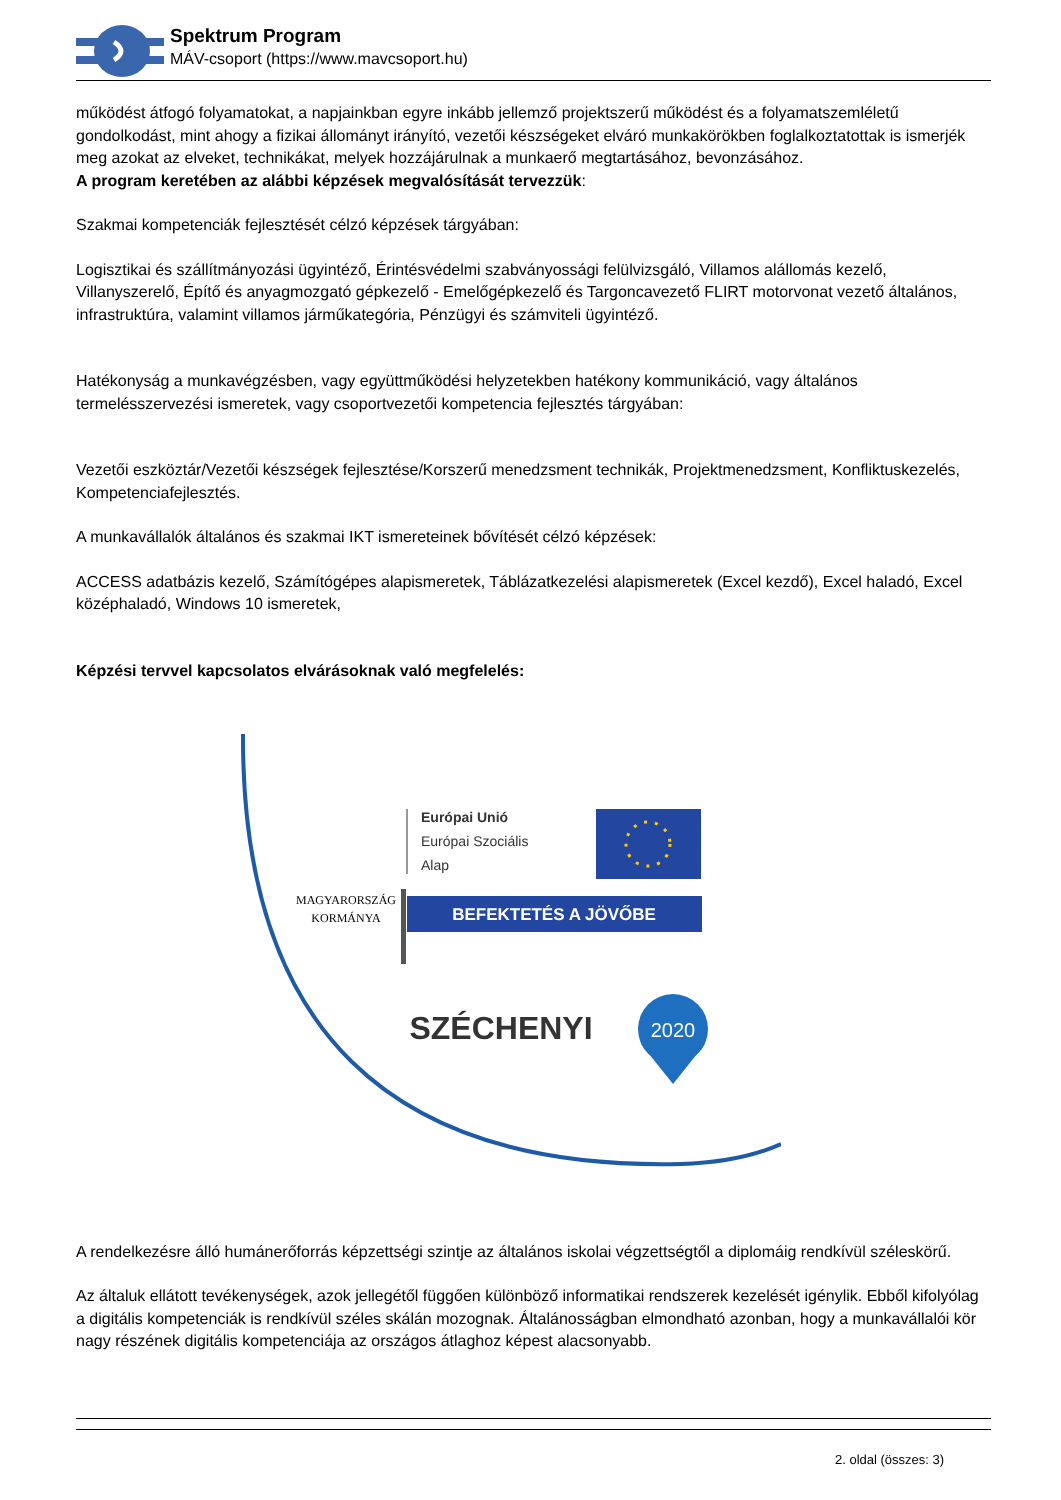Spektrum Program
MÁV-csoport (https://www.mavcsoport.hu)
működést átfogó folyamatokat, a napjainkban egyre inkább jellemző projektszerű működést és a folyamatszemléletű gondolkodást, mint ahogy a fizikai állományt irányító, vezetői készségeket elváró munkakörökben foglalkoztatottak is ismerjék meg azokat az elveket, technikákat, melyek hozzájárulnak a munkaerő megtartásához, bevonzásához.
A program keretében az alábbi képzések megvalósítását tervezzük:
Szakmai kompetenciák fejlesztését célzó képzések tárgyában:
Logisztikai és szállítmányozási ügyintéző, Érintésvédelmi szabványossági felülvizsgáló, Villamos alállomás kezelő, Villanyszerelő, Építő és anyagmozgató gépkezelő - Emelőgépkezelő és Targoncavezető FLIRT motorvonat vezető általános, infrastruktúra, valamint villamos járműkategória, Pénzügyi és számviteli ügyintéző.
Hatékonyság a munkavégzésben, vagy együttműködési helyzetekben hatékony kommunikáció, vagy általános termelésszervezési ismeretek, vagy csoportvezetői kompetencia fejlesztés tárgyában:
Vezetői eszköztár/Vezetői készségek fejlesztése/Korszerű menedzsment technikák, Projektmenedzsment, Konfliktuskezelés, Kompetenciafejlesztés.
A munkavállalók általános és szakmai IKT ismereteinek bővítését célzó képzések:
ACCESS adatbázis kezelő, Számítógépes alapismeretek, Táblázatkezelési alapismeretek (Excel kezdő), Excel haladó, Excel középhaladó, Windows 10 ismeretek,
Képzési tervvel kapcsolatos elvárásoknak való megfelelés:
MAGYARORSZÁG
KORMÁNYA
Európai Unió
Európai Szociális
Alap
BEFEKTETÉS A JÖVŐBE
SZÉCHENYI
2020
A rendelkezésre álló humánerőforrás képzettségi szintje az általános iskolai végzettségtől a diplomáig rendkívül széleskörű.
Az általuk ellátott tevékenységek, azok jellegétől függően különböző informatikai rendszerek kezelését igénylik. Ebből kifolyólag a digitális kompetenciák is rendkívül széles skálán mozognak. Általánosságban elmondható azonban, hogy a munkavállalói kör nagy részének digitális kompetenciája az országos átlaghoz képest alacsonyabb.
2. oldal (összes: 3)